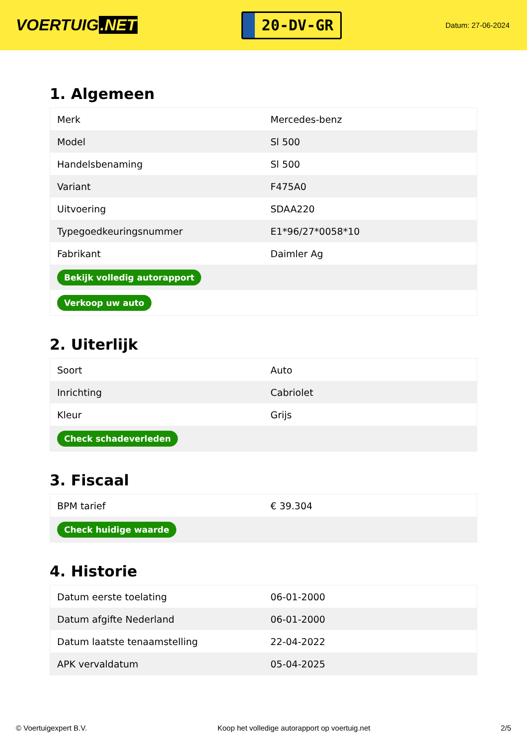VOERTUIG.NET
20-DV-GR
Datum: 27-06-2024
1. Algemeen
| Merk | Mercedes-benz |
| Model | Sl 500 |
| Handelsbenaming | Sl 500 |
| Variant | F475A0 |
| Uitvoering | SDAA220 |
| Typegoedkeuringsnummer | E1*96/27*0058*10 |
| Fabrikant | Daimler Ag |
| Bekijk volledig autorapport | |
| Verkoop uw auto | |
2. Uiterlijk
| Soort | Auto |
| Inrichting | Cabriolet |
| Kleur | Grijs |
| Check schadeverleden | |
3. Fiscaal
| BPM tarief | € 39.304 |
| Check huidige waarde | |
4. Historie
| Datum eerste toelating | 06-01-2000 |
| Datum afgifte Nederland | 06-01-2000 |
| Datum laatste tenaamstelling | 22-04-2022 |
| APK vervaldatum | 05-04-2025 |
© Voertuigexpert B.V. Koop het volledige autorapport op voertuig.net 2/5